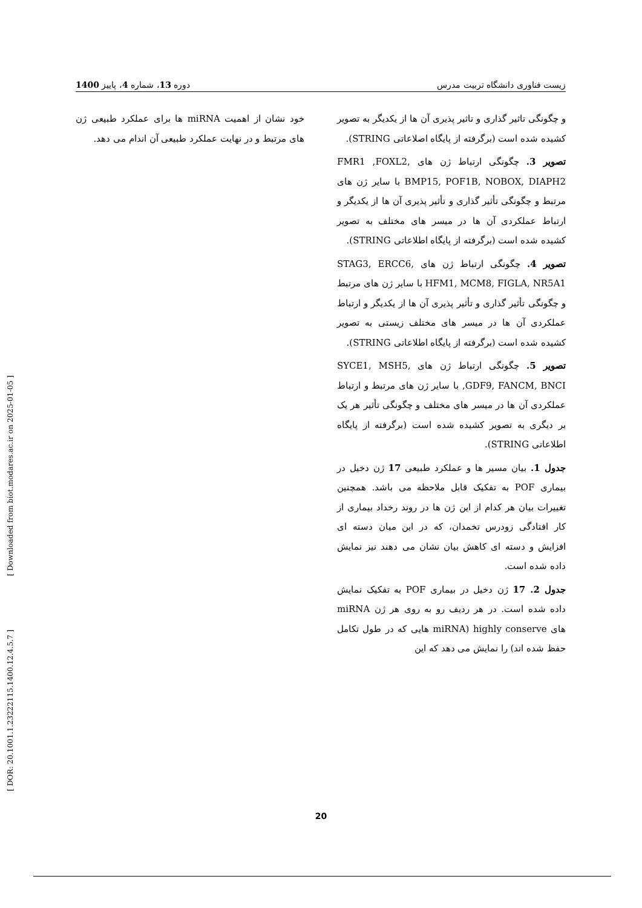زیست فناوری دانشگاه تربیت مدرس دوره 13، شماره 4، پاییز 1400
و چگونگی تاثیر گذاری و تاثیر پذیری آن ها از یکدیگر به تصویر کشیده شده است (برگرفته از پایگاه اصلاعاتی STRING).
تصویر 3. چگونگی ارتباط ژن های FMR1 ,FOXL2, BMP15, POF1B, NOBOX, DIAPH2 با سایر ژن های مرتبط و چگونگی تأثیر گذاری و تأثیر پذیری آن ها از یکدیگر و ارتباط عملکردی آن ها در میسر های مختلف به تصویر کشیده شده است (برگرفته از پایگاه اطلاعاتی STRING).
تصویر 4. چگونگی ارتباط ژن های STAG3, ERCC6, HFM1, MCM8, FIGLA, NR5A1 با سایر ژن های مرتبط و چگونگی تأثیر گذاری و تأثیر پذیری آن ها از یکدیگر و ارتباط عملکردی آن ها در میسر های مختلف زیستی به تصویر کشیده شده است (برگرفته از پایگاه اطلاعاتی STRING).
تصویر 5. چگونگی ارتباط ژن های SYCE1, MSH5, GDF9, FANCM, BNCI, با سایر ژن های مرتبط و ارتباط عملکردی آن ها در میسر های مختلف و چگونگی تأثیر هر یک بر دیگری به تصویر کشیده شده است (برگرفته از پایگاه اطلاعاتی STRING).
جدول 1. بیان مسیر ها و عملکرد طبیعی 17 ژن دخیل در بیماری POF به تفکیک قابل ملاحظه می باشد. همچنین تغییرات بیان هر کدام از این ژن ها در روند رخداد بیماری از کار افتادگی زودرس تخمدان، که در این میان دسته ای افزایش و دسته ای کاهش بیان نشان می دهند نیز نمایش داده شده است.
جدول 2. 17 ژن دخیل در بیماری POF به تفکیک نمایش داده شده است. در هر ردیف رو به روی هر ژن miRNA های highly conserve (miRNA هایی که در طول تکامل حفظ شده اند) را نمایش می دهد که این
خود نشان از اهمیت miRNA ها برای عملکرد طبیعی ژن های مرتبط و در نهایت عملکرد طبیعی آن اندام می دهد.
[ Downloaded from biot.modares.ac.ir on 2025-01-05 ]
[ DOR: 20.1001.1.23222115.1400.12.4.5.7 ]
20